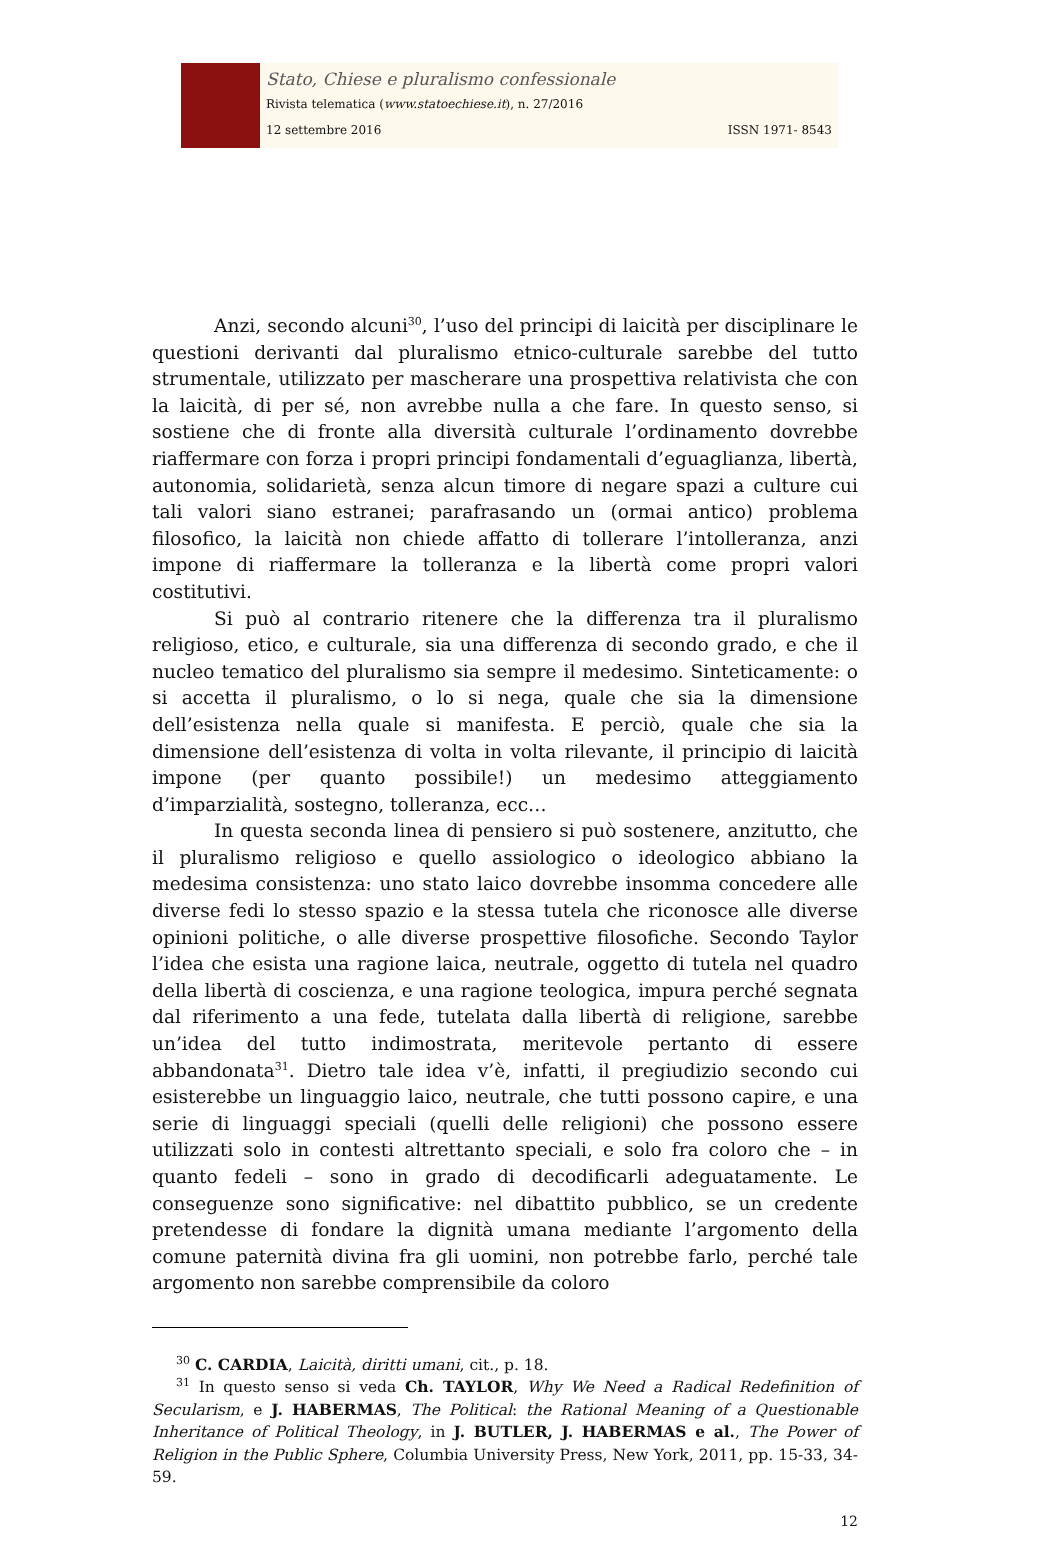Stato, Chiese e pluralismo confessionale
Rivista telematica (www.statoechiese.it), n. 27/2016
12 settembre 2016 ISSN 1971- 8543
Anzi, secondo alcuni<sup>30</sup>, l’uso del principi di laicità per disciplinare le questioni derivanti dal pluralismo etnico-culturale sarebbe del tutto strumentale, utilizzato per mascherare una prospettiva relativista che con la laicità, di per sé, non avrebbe nulla a che fare. In questo senso, si sostiene che di fronte alla diversità culturale l’ordinamento dovrebbe riaffermare con forza i propri principi fondamentali d’eguaglianza, libertà, autonomia, solidarietà, senza alcun timore di negare spazi a culture cui tali valori siano estranei; parafrasando un (ormai antico) problema filosofico, la laicità non chiede affatto di tollerare l’intolleranza, anzi impone di riaffermare la tolleranza e la libertà come propri valori costitutivi.
Si può al contrario ritenere che la differenza tra il pluralismo religioso, etico, e culturale, sia una differenza di secondo grado, e che il nucleo tematico del pluralismo sia sempre il medesimo. Sinteticamente: o si accetta il pluralismo, o lo si nega, quale che sia la dimensione dell’esistenza nella quale si manifesta. E perciò, quale che sia la dimensione dell’esistenza di volta in volta rilevante, il principio di laicità impone (per quanto possibile!) un medesimo atteggiamento d’imparzialità, sostegno, tolleranza, ecc…
In questa seconda linea di pensiero si può sostenere, anzitutto, che il pluralismo religioso e quello assiologico o ideologico abbiano la medesima consistenza: uno stato laico dovrebbe insomma concedere alle diverse fedi lo stesso spazio e la stessa tutela che riconosce alle diverse opinioni politiche, o alle diverse prospettive filosofiche. Secondo Taylor l’idea che esista una ragione laica, neutrale, oggetto di tutela nel quadro della libertà di coscienza, e una ragione teologica, impura perché segnata dal riferimento a una fede, tutelata dalla libertà di religione, sarebbe un’idea del tutto indimostrata, meritevole pertanto di essere abbandonata<sup>31</sup>. Dietro tale idea v’è, infatti, il pregiudizio secondo cui esisterebbe un linguaggio laico, neutrale, che tutti possono capire, e una serie di linguaggi speciali (quelli delle religioni) che possono essere utilizzati solo in contesti altrettanto speciali, e solo fra coloro che – in quanto fedeli – sono in grado di decodificarli adeguatamente. Le conseguenze sono significative: nel dibattito pubblico, se un credente pretendesse di fondare la dignità umana mediante l’argomento della comune paternità divina fra gli uomini, non potrebbe farlo, perché tale argomento non sarebbe comprensibile da coloro
<sup>30</sup> C. CARDIA, Laicità, diritti umani, cit., p. 18.
<sup>31</sup> In questo senso si veda Ch. TAYLOR, Why We Need a Radical Redefinition of Secularism, e J. HABERMAS, The Political: the Rational Meaning of a Questionable Inheritance of Political Theology, in J. BUTLER, J. HABERMAS e al., The Power of Religion in the Public Sphere, Columbia University Press, New York, 2011, pp. 15-33, 34-59.
12